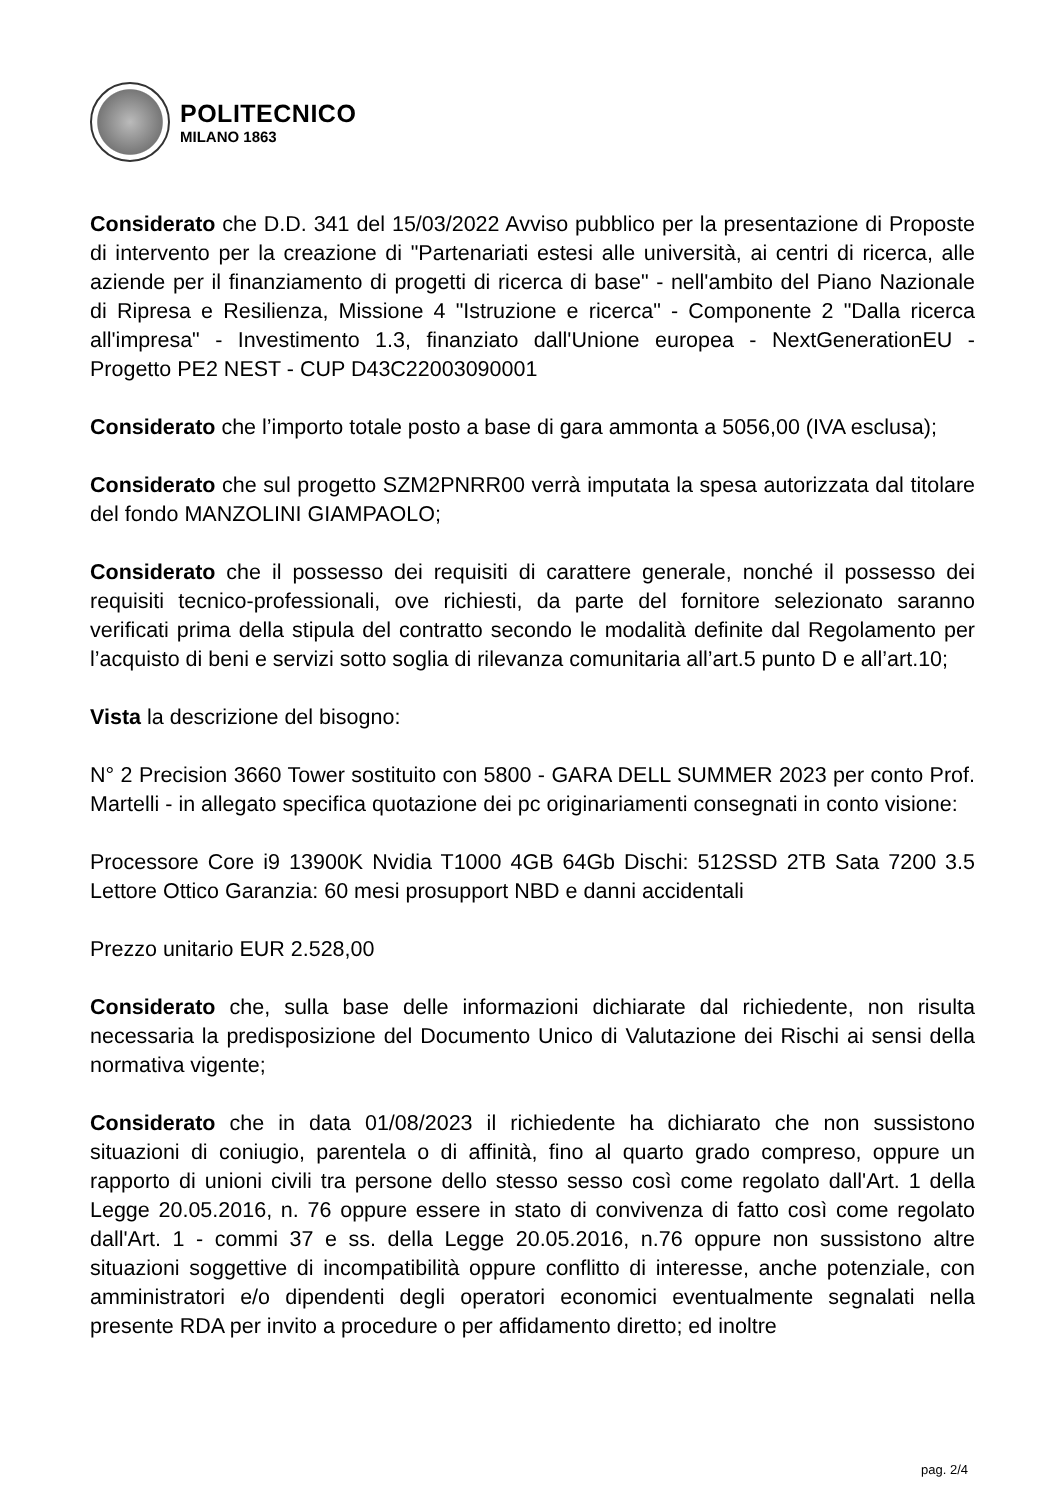POLITECNICO
MILANO 1863
Considerato che D.D. 341 del 15/03/2022 Avviso pubblico per la presentazione di Proposte di intervento per la creazione di "Partenariati estesi alle università, ai centri di ricerca, alle aziende per il finanziamento di progetti di ricerca di base" - nell'ambito del Piano Nazionale di Ripresa e Resilienza, Missione 4 "Istruzione e ricerca" - Componente 2 "Dalla ricerca all'impresa" - Investimento 1.3, finanziato dall'Unione europea - NextGenerationEU - Progetto PE2 NEST - CUP D43C22003090001
Considerato che l’importo totale posto a base di gara ammonta a 5056,00 (IVA esclusa);
Considerato che sul progetto SZM2PNRR00 verrà imputata la spesa autorizzata dal titolare del fondo MANZOLINI GIAMPAOLO;
Considerato che il possesso dei requisiti di carattere generale, nonché il possesso dei requisiti tecnico-professionali, ove richiesti, da parte del fornitore selezionato saranno verificati prima della stipula del contratto secondo le modalità definite dal Regolamento per l’acquisto di beni e servizi sotto soglia di rilevanza comunitaria all’art.5 punto D e all’art.10;
Vista la descrizione del bisogno:
N° 2 Precision 3660 Tower sostituito con 5800 - GARA DELL SUMMER 2023 per conto Prof. Martelli - in allegato specifica quotazione dei pc originariamenti consegnati in conto visione:
Processore Core i9 13900K Nvidia T1000 4GB 64Gb Dischi: 512SSD 2TB Sata 7200 3.5 Lettore Ottico Garanzia: 60 mesi prosupport NBD e danni accidentali
Prezzo unitario EUR 2.528,00
Considerato che, sulla base delle informazioni dichiarate dal richiedente, non risulta necessaria la predisposizione del Documento Unico di Valutazione dei Rischi ai sensi della normativa vigente;
Considerato che in data 01/08/2023 il richiedente ha dichiarato che non sussistono situazioni di coniugio, parentela o di affinità, fino al quarto grado compreso, oppure un rapporto di unioni civili tra persone dello stesso sesso così come regolato dall'Art. 1 della Legge 20.05.2016, n. 76 oppure essere in stato di convivenza di fatto così come regolato dall'Art. 1 - commi 37 e ss. della Legge 20.05.2016, n.76 oppure non sussistono altre situazioni soggettive di incompatibilità oppure conflitto di interesse, anche potenziale, con amministratori e/o dipendenti degli operatori economici eventualmente segnalati nella presente RDA per invito a procedure o per affidamento diretto; ed inoltre
pag. 2/4